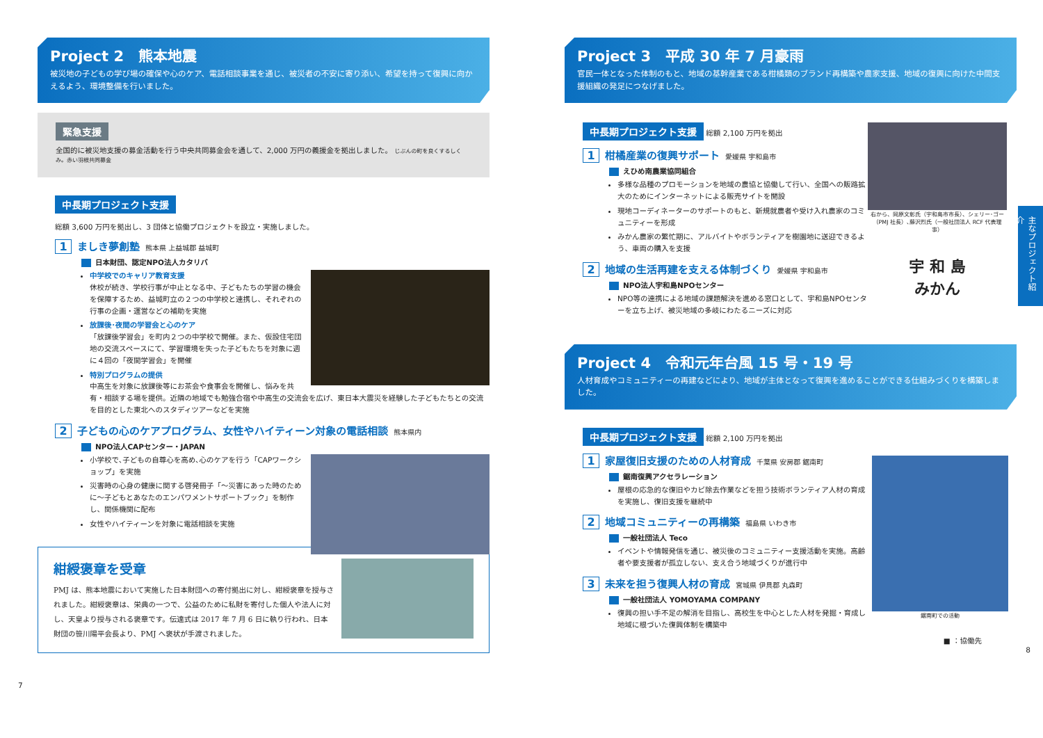Project 2　熊本地震
被災地の子どもの学び場の確保や心のケア、電話相談事業を通じ、被災者の不安に寄り添い、希望を持って復興に向かえるよう、環境整備を行いました。
緊急支援
全国的に被災地支援の募金活動を行う中央共同募金会を通して、2,000 万円の義援金を拠出しました。 じぶんの町を良くするしくみ。赤い羽根共同募金
中長期プロジェクト支援
総額 3,600 万円を拠出し、3 団体と協働プロジェクトを設立・実施しました。
1 ましき夢創塾 熊本県 上益城郡 益城町
日本財団、認定NPO法人カタリバ
中学校でのキャリア教育支援
休校が続き、学校行事が中止となる中、子どもたちの学習の機会を保障するため、益城町立の２つの中学校と連携し、それぞれの行事の企画・運営などの補助を実施
放課後･夜間の学習会と心のケア
「放課後学習会」を町内２つの中学校で開催。また、仮設住宅団地の交流スペースにて、学習環境を失った子どもたちを対象に週に４回の「夜間学習会」を開催
特別プログラムの提供
中高生を対象に放課後等にお茶会や食事会を開催し、悩みを共有・相談する場を提供。近隣の地域でも勉強合宿や中高生の交流会を広げ、東日本大震災を経験した子どもたちとの交流を目的とした東北へのスタディツアーなどを実施
2 子どもの心のケアプログラム、女性やハイティーン対象の電話相談 熊本県内
NPO法人CAPセンター・JAPAN
小学校で､子どもの自尊心を高め､心のケアを行う「CAPワークショップ」を実施
災害時の心身の健康に関する啓発冊子「～災害にあった時のために～子どもとあなたのエンパワメントサポートブック」を制作し、関係機関に配布
女性やハイティーンを対象に電話相談を実施
紺綬褒章を受章
PMJ は、熊本地震において実施した日本財団への寄付拠出に対し、紺綬褒章を授与されました。紺綬褒章は、栄典の一つで、公益のために私財を寄付した個人や法人に対し、天皇より授与される褒章です。伝達式は 2017 年 7 月 6 日に執り行われ、日本財団の笹川陽平会長より、PMJ へ褒状が手渡されました。
7
Project 3　平成 30 年 7 月豪雨
官民一体となった体制のもと、地域の基幹産業である柑橘類のブランド再構築や農家支援、地域の復興に向けた中間支援組織の発足につなげました。
右から、岡原文彰氏（宇和島市市長）、シェリー･ゴー（PMJ 社長）､藤沢烈氏（一般社団法人 RCF 代表理事）
宇 和 島
みかん
中長期プロジェクト支援 総額 2,100 万円を拠出
1 柑橘産業の復興サポート 愛媛県 宇和島市
えひめ南農業協同組合
多様な品種のプロモーションを地域の農協と協働して行い、全国への販路拡大のためにインターネットによる販売サイトを開設
現地コーディネーターのサポートのもと、新規就農者や受け入れ農家のコミュニティーを形成
みかん農家の繁忙期に、アルバイトやボランティアを樹園地に送迎できるよう、車両の購入を支援
2 地域の生活再建を支える体制づくり 愛媛県 宇和島市
NPO法人宇和島NPOセンター
NPO等の連携による地域の課題解決を進める窓口として、宇和島NPOセンターを立ち上げ、被災地域の多岐にわたるニーズに対応
Project 4　令和元年台風 15 号・19 号
人材育成やコミュニティーの再建などにより、地域が主体となって復興を進めることができる仕組みづくりを構築しました。
鋸南町での活動
中長期プロジェクト支援 総額 2,100 万円を拠出
1 家屋復旧支援のための人材育成 千葉県 安房郡 鋸南町
鋸南復興アクセラレーション
屋根の応急的な復旧やカビ除去作業などを担う技術ボランティア人材の育成を実施し、復旧支援を継続中
2 地域コミュニティーの再構築 福島県 いわき市
一般社団法人 Teco
イベントや情報発信を通じ、被災後のコミュニティー支援活動を実施。高齢者や要支援者が孤立しない、支え合う地域づくりが進行中
3 未来を担う復興人材の育成 宮城県 伊具郡 丸森町
一般社団法人 YOMOYAMA COMPANY
復興の担い手不足の解消を目指し、高校生を中心とした人材を発掘・育成し地域に根づいた復興体制を構築中
■ ：協働先
8
主なプロジェクト紹介